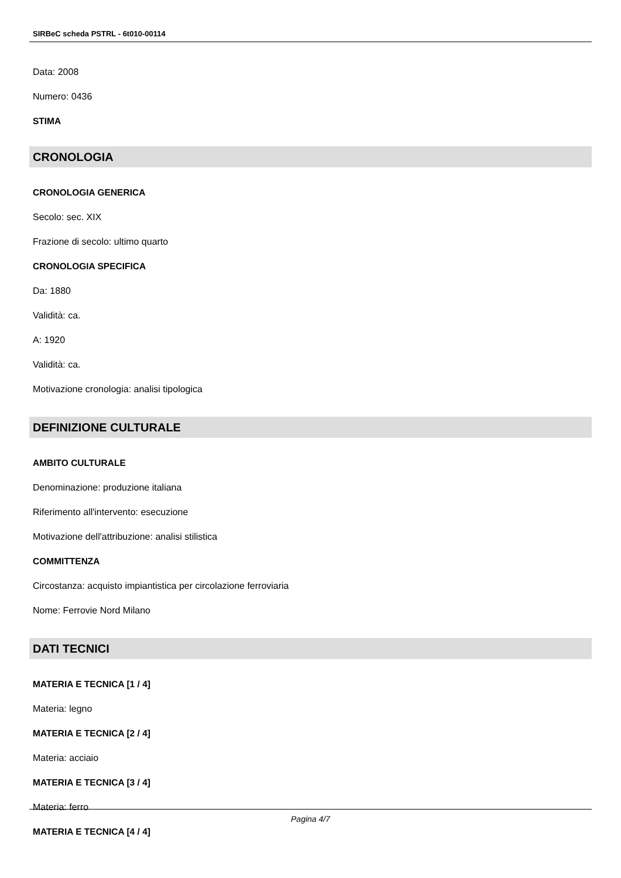SIRBeC scheda PSTRL - 6t010-00114
Data: 2008
Numero: 0436
STIMA
CRONOLOGIA
CRONOLOGIA GENERICA
Secolo: sec. XIX
Frazione di secolo: ultimo quarto
CRONOLOGIA SPECIFICA
Da: 1880
Validità: ca.
A: 1920
Validità: ca.
Motivazione cronologia: analisi tipologica
DEFINIZIONE CULTURALE
AMBITO CULTURALE
Denominazione: produzione italiana
Riferimento all'intervento: esecuzione
Motivazione dell'attribuzione: analisi stilistica
COMMITTENZA
Circostanza: acquisto impiantistica per circolazione ferroviaria
Nome: Ferrovie Nord Milano
DATI TECNICI
MATERIA E TECNICA [1 / 4]
Materia: legno
MATERIA E TECNICA [2 / 4]
Materia: acciaio
MATERIA E TECNICA [3 / 4]
Materia: ferro
MATERIA E TECNICA [4 / 4]
Pagina 4/7